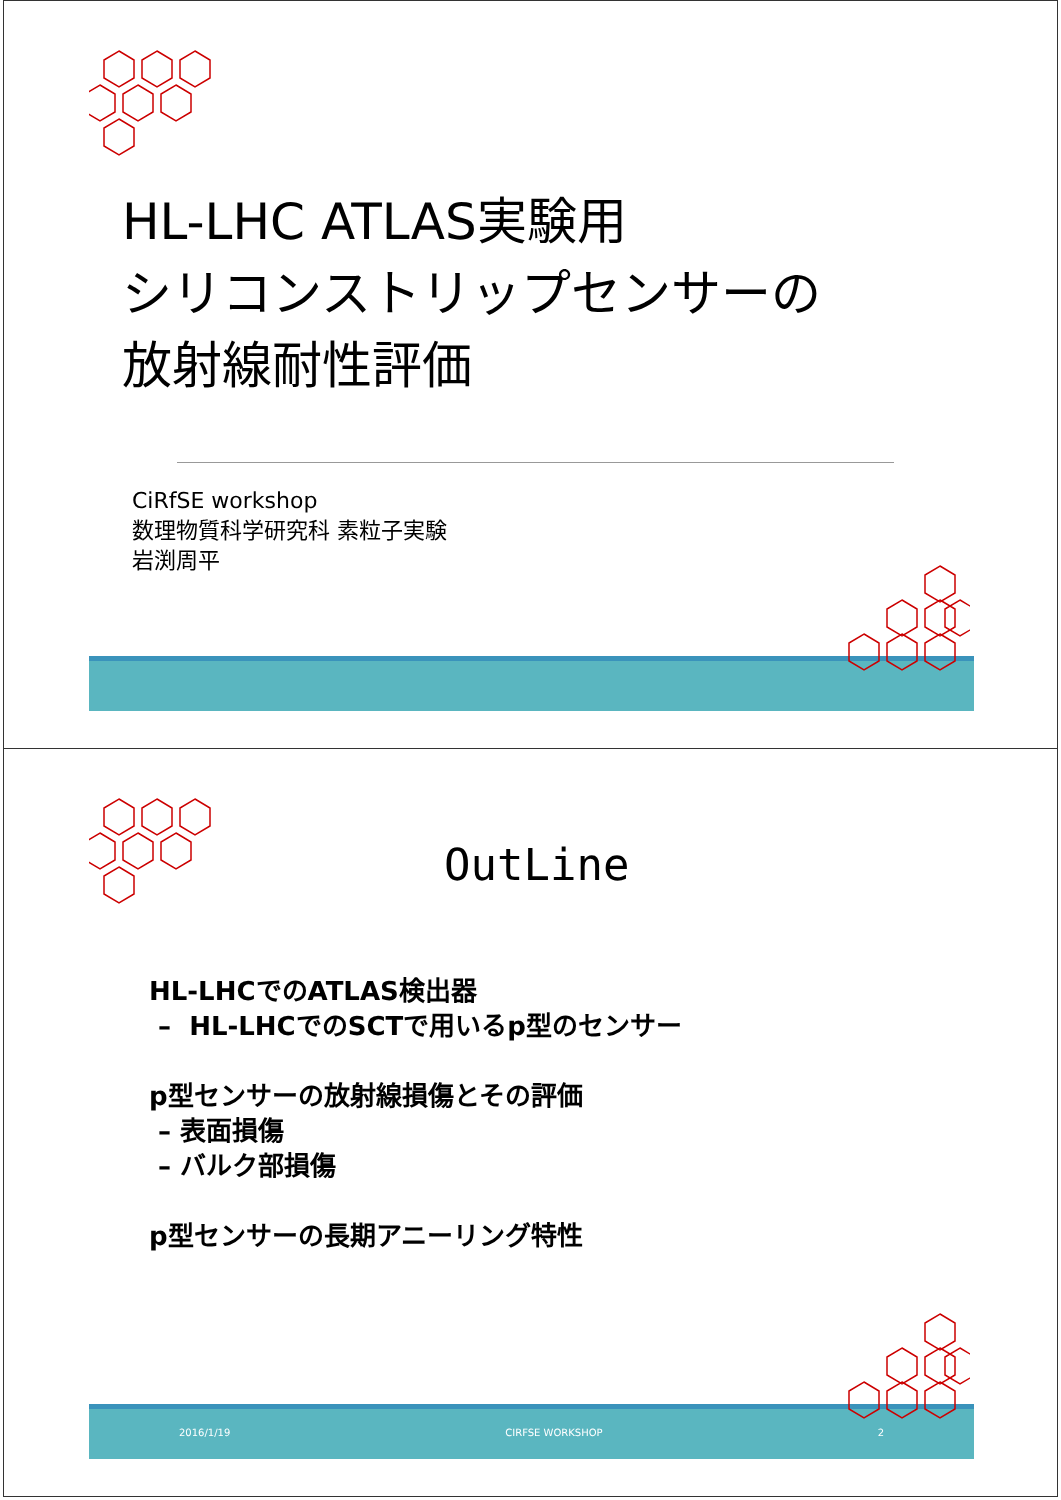HL-LHC ATLAS実験用
シリコンストリップセンサーの
放射線耐性評価
CiRfSE workshop
数理物質科学研究科 素粒子実験
岩渕周平
OutLine
HL-LHCでのATLAS検出器
– HL-LHCでのSCTで用いるp型のセンサー
p型センサーの放射線損傷とその評価
– 表面損傷
– バルク部損傷
p型センサーの長期アニーリング特性
2016/1/19 CIRFSE WORKSHOP 2